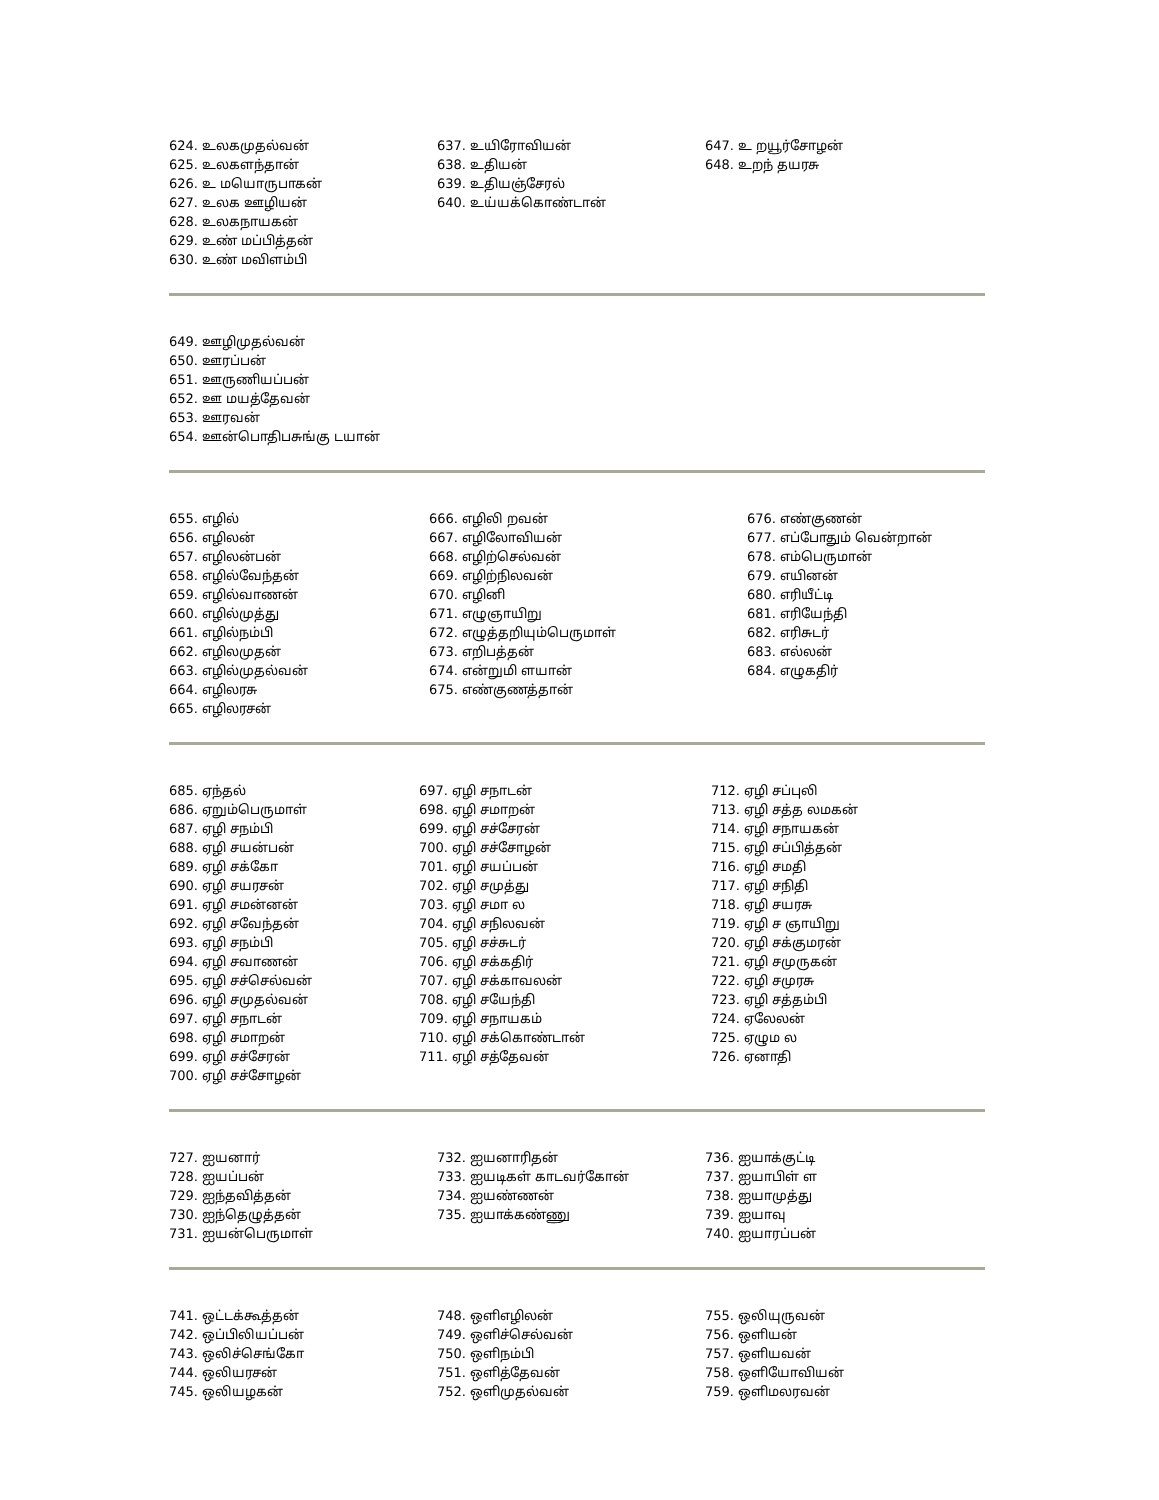624. உலகமுதல்வன்
625. உலகளந்தான்
626. உ மயொருபாகன்
627. உலக ஊழியன்
628. உலகநாயகன்
629. உண் மப்பித்தன்
630. உண் மவிளம்பி
637. உயிரோவியன்
638. உதியன்
639. உதியஞ்சேரல்
640. உய்யக்கொண்டான்
647. உ றயூர்சோழன்
648. உறந் தயரசு
649. ஊழிமுதல்வன்
650. ஊரப்பன்
651. ஊருணியப்பன்
652. ஊ மயத்தேவன்
653. ஊரவன்
654. ஊன்பொதிபசுங்கு டயான்
655. எழில்
656. எழிலன்
657. எழிலன்பன்
658. எழில்வேந்தன்
659. எழில்வாணன்
660. எழில்முத்து
661. எழில்நம்பி
662. எழிலமுதன்
663. எழில்முதல்வன்
664. எழிலரசு
665. எழிலரசன்
666. எழிலி றவன்
667. எழிலோவியன்
668. எழிற்செல்வன்
669. எழிற்நிலவன்
670. எழினி
671. எழுஞாயிறு
672. எழுத்தறியும்பெருமாள்
673. எறிபத்தன்
674. என்றுமி ளயான்
675. எண்குணத்தான்
676. எண்குணன்
677. எப்போதும் வென்றான்
678. எம்பெருமான்
679. எயினன்
680. எரியீட்டி
681. எரியேந்தி
682. எரிசுடர்
683. எல்லன்
684. எழுகதிர்
685. ஏந்தல்
686. ஏறும்பெருமாள்
687. ஏழி சநம்பி
688. ஏழி சயன்பன்
689. ஏழி சக்கோ
690. ஏழி சயரசன்
691. ஏழி சமன்னன்
692. ஏழி சவேந்தன்
693. ஏழி சநம்பி
694. ஏழி சவாணன்
695. ஏழி சச்செல்வன்
696. ஏழி சமுதல்வன்
697. ஏழி சநாடன்
698. ஏழி சமாறன்
699. ஏழி சச்சேரன்
700. ஏழி சச்சோழன்
697. ஏழி சநாடன்
698. ஏழி சமாறன்
699. ஏழி சச்சேரன்
700. ஏழி சச்சோழன்
701. ஏழி சயப்பன்
702. ஏழி சமுத்து
703. ஏழி சமா ல
704. ஏழி சநிலவன்
705. ஏழி சச்சுடர்
706. ஏழி சக்கதிர்
707. ஏழி சக்காவலன்
708. ஏழி சயேந்தி
709. ஏழி சநாயகம்
710. ஏழி சக்கொண்டான்
711. ஏழி சத்தேவன்
712. ஏழி சப்புலி
713. ஏழி சத்த லமகன்
714. ஏழி சநாயகன்
715. ஏழி சப்பித்தன்
716. ஏழி சமதி
717. ஏழி சநிதி
718. ஏழி சயரசு
719. ஏழி ச ஞாயிறு
720. ஏழி சக்குமரன்
721. ஏழி சமுருகன்
722. ஏழி சமுரசு
723. ஏழி சத்தம்பி
724. ஏலேலன்
725. ஏழும ல
726. ஏனாதி
727. ஐயனார்
728. ஐயப்பன்
729. ஐந்தவித்தன்
730. ஐந்தெழுத்தன்
731. ஐயன்பெருமாள்
732. ஐயனாரிதன்
733. ஐயடிகள் காடவர்கோன்
734. ஐயண்ணன்
735. ஐயாக்கண்ணு
736. ஐயாக்குட்டி
737. ஐயாபிள் ள
738. ஐயாமுத்து
739. ஐயாவு
740. ஐயாரப்பன்
741. ஒட்டக்கூத்தன்
742. ஒப்பிலியப்பன்
743. ஒலிச்செங்கோ
744. ஒலியரசன்
745. ஒலியழகன்
748. ஒளிஎழிலன்
749. ஒளிச்செல்வன்
750. ஒளிநம்பி
751. ஒளித்தேவன்
752. ஒளிமுதல்வன்
755. ஒலியுருவன்
756. ஒளியன்
757. ஒளியவன்
758. ஒளியோவியன்
759. ஒளிமலரவன்